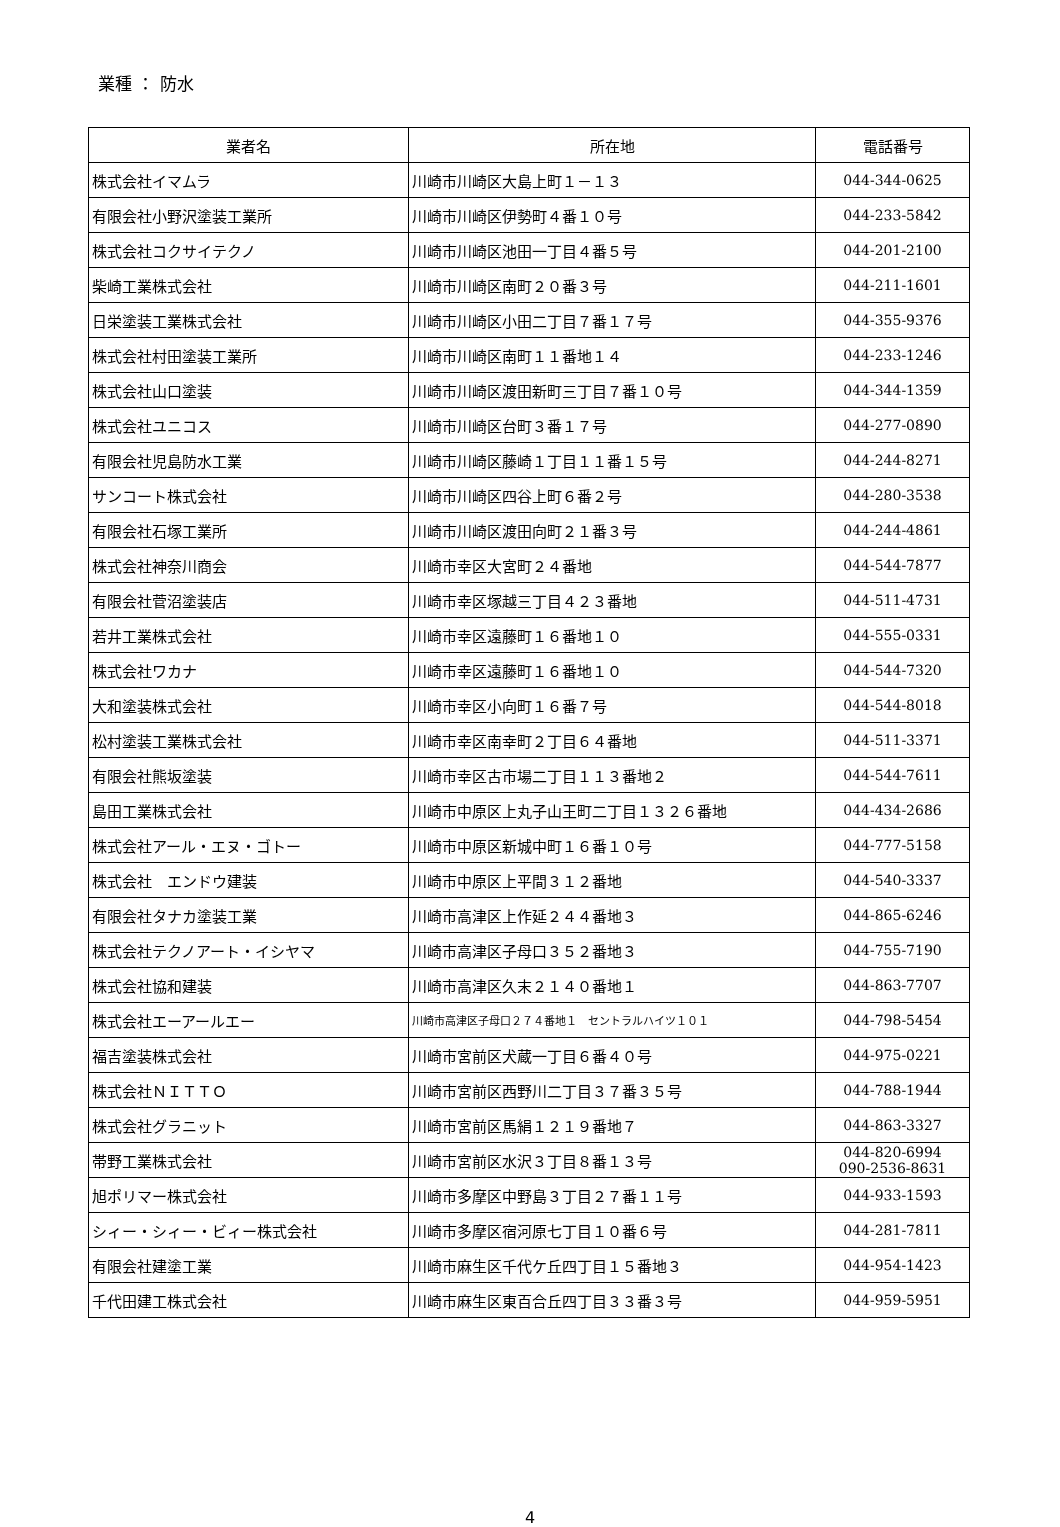業種 ： 防水
| 業者名 | 所在地 | 電話番号 |
| --- | --- | --- |
| 株式会社イマムラ | 川崎市川崎区大島上町１－１３ | 044-344-0625 |
| 有限会社小野沢塗装工業所 | 川崎市川崎区伊勢町４番１０号 | 044-233-5842 |
| 株式会社コクサイテクノ | 川崎市川崎区池田一丁目４番５号 | 044-201-2100 |
| 柴崎工業株式会社 | 川崎市川崎区南町２０番３号 | 044-211-1601 |
| 日栄塗装工業株式会社 | 川崎市川崎区小田二丁目７番１７号 | 044-355-9376 |
| 株式会社村田塗装工業所 | 川崎市川崎区南町１１番地１４ | 044-233-1246 |
| 株式会社山口塗装 | 川崎市川崎区渡田新町三丁目７番１０号 | 044-344-1359 |
| 株式会社ユニコス | 川崎市川崎区台町３番１７号 | 044-277-0890 |
| 有限会社児島防水工業 | 川崎市川崎区藤崎１丁目１１番１５号 | 044-244-8271 |
| サンコート株式会社 | 川崎市川崎区四谷上町６番２号 | 044-280-3538 |
| 有限会社石塚工業所 | 川崎市川崎区渡田向町２１番３号 | 044-244-4861 |
| 株式会社神奈川商会 | 川崎市幸区大宮町２４番地 | 044-544-7877 |
| 有限会社菅沼塗装店 | 川崎市幸区塚越三丁目４２３番地 | 044-511-4731 |
| 若井工業株式会社 | 川崎市幸区遠藤町１６番地１０ | 044-555-0331 |
| 株式会社ワカナ | 川崎市幸区遠藤町１６番地１０ | 044-544-7320 |
| 大和塗装株式会社 | 川崎市幸区小向町１６番７号 | 044-544-8018 |
| 松村塗装工業株式会社 | 川崎市幸区南幸町２丁目６４番地 | 044-511-3371 |
| 有限会社熊坂塗装 | 川崎市幸区古市場二丁目１１３番地２ | 044-544-7611 |
| 島田工業株式会社 | 川崎市中原区上丸子山王町二丁目１３２６番地 | 044-434-2686 |
| 株式会社アール・エヌ・ゴトー | 川崎市中原区新城中町１６番１０号 | 044-777-5158 |
| 株式会社 エンドウ建装 | 川崎市中原区上平間３１２番地 | 044-540-3337 |
| 有限会社タナカ塗装工業 | 川崎市高津区上作延２４４番地３ | 044-865-6246 |
| 株式会社テクノアート・イシヤマ | 川崎市高津区子母口３５２番地３ | 044-755-7190 |
| 株式会社協和建装 | 川崎市高津区久末２１４０番地１ | 044-863-7707 |
| 株式会社エーアールエー | 川崎市高津区子母口２７４番地１ セントラルハイツ１０１ | 044-798-5454 |
| 福吉塗装株式会社 | 川崎市宮前区犬蔵一丁目６番４０号 | 044-975-0221 |
| 株式会社ＮＩＴＴＯ | 川崎市宮前区西野川二丁目３７番３５号 | 044-788-1944 |
| 株式会社グラニット | 川崎市宮前区馬絹１２１９番地７ | 044-863-3327 |
| 帯野工業株式会社 | 川崎市宮前区水沢３丁目８番１３号 | 044-820-6994 090-2536-8631 |
| 旭ポリマー株式会社 | 川崎市多摩区中野島３丁目２７番１１号 | 044-933-1593 |
| シィー・シィー・ビィー株式会社 | 川崎市多摩区宿河原七丁目１０番６号 | 044-281-7811 |
| 有限会社建塗工業 | 川崎市麻生区千代ケ丘四丁目１５番地３ | 044-954-1423 |
| 千代田建工株式会社 | 川崎市麻生区東百合丘四丁目３３番３号 | 044-959-5951 |
4